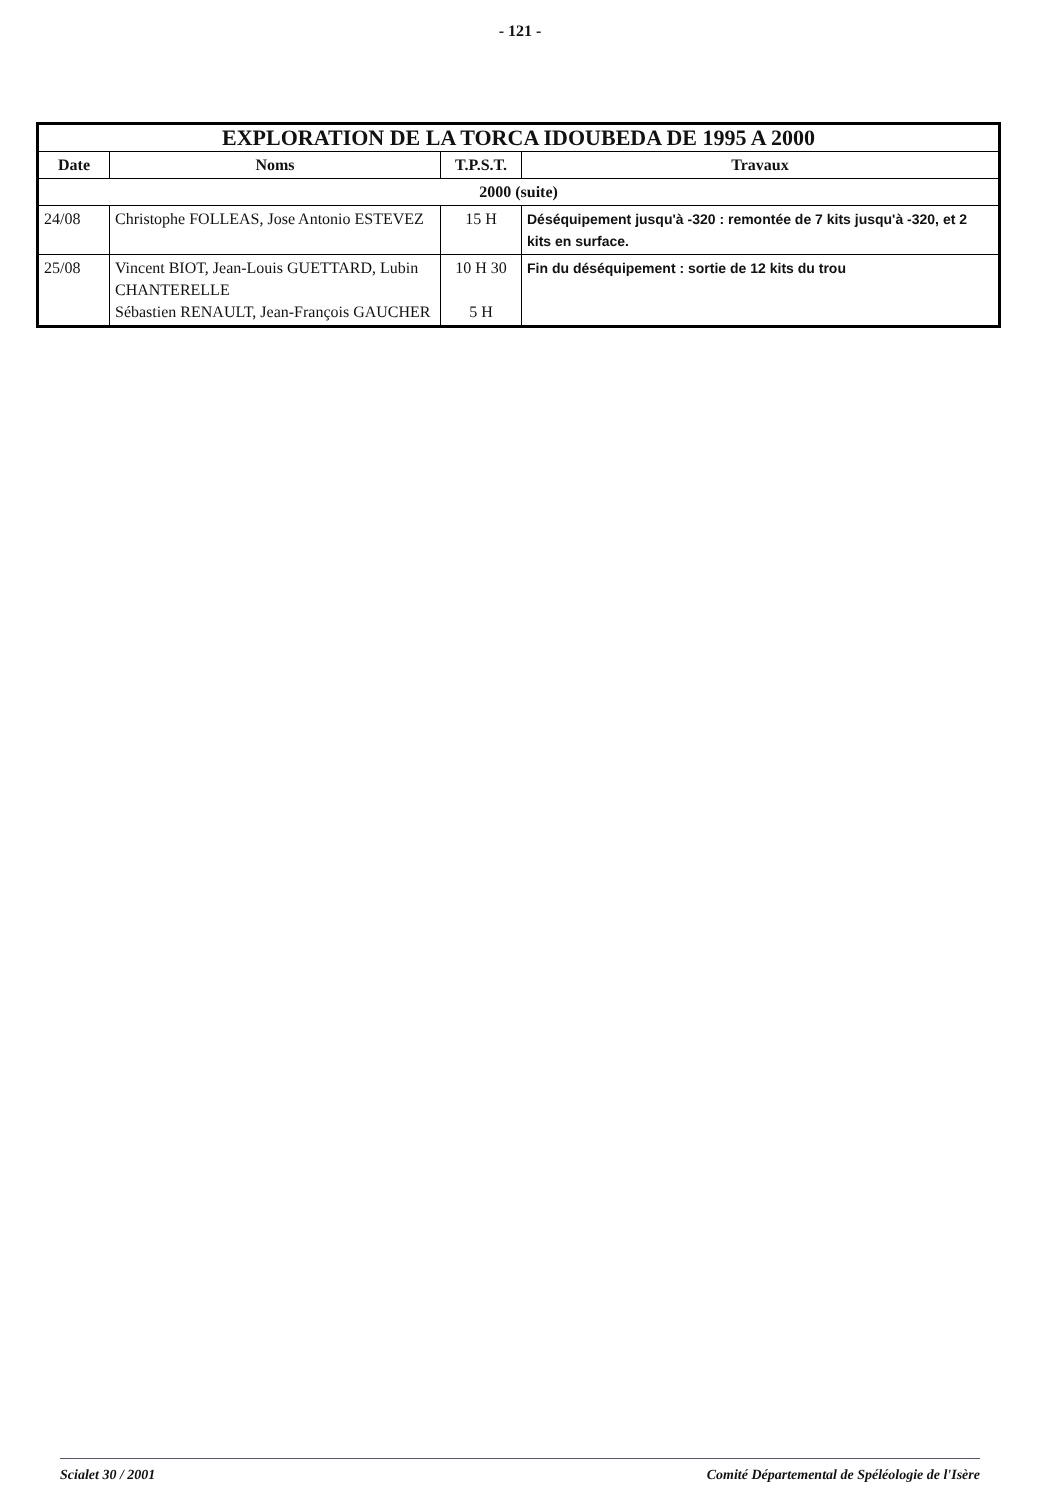- 121 -
| EXPLORATION DE LA TORCA IDOUBEDA DE 1995 A 2000 | | | |
| --- | --- | --- | --- |
| Date | Noms | T.P.S.T. | Travaux |
| 2000 (suite) | | | |
| 24/08 | Christophe FOLLEAS, Jose Antonio ESTEVEZ | 15 H | Déséquipement jusqu'à -320 : remontée de 7 kits jusqu'à -320, et 2 kits en surface. |
| 25/08 | Vincent BIOT, Jean-Louis GUETTARD, Lubin CHANTERELLE Sébastien RENAULT, Jean-François GAUCHER | 10 H 30 5 H | Fin du déséquipement : sortie de 12 kits du trou |
Scialet 30 / 2001 Comité Départemental de Spéléologie de l'Isère